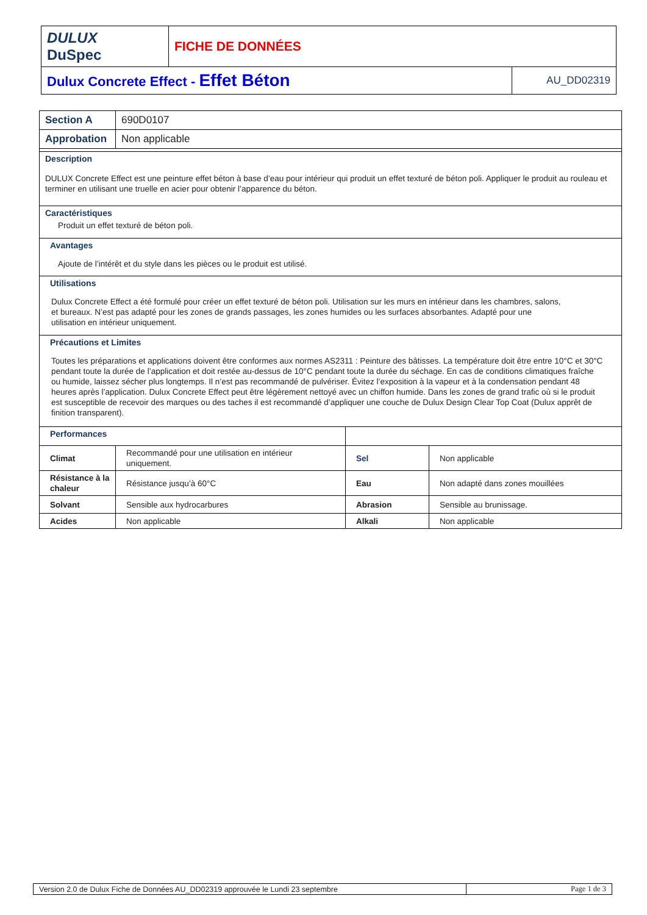| DULUX DuSpec | FICHE DE DONNÉES | |
| Dulux Concrete Effect - Effet Béton | | AU_DD02319 |
| Section A | 690D0107 | | |
| Approbation | Non applicable | | |
| Description DULUX Concrete Effect est une peinture effet béton à base d’eau pour intérieur qui produit un effet texturé de béton poli. Appliquer le produit au rouleau et terminer en utilisant une truelle en acier pour obtenir l’apparence du béton. | | | |
| Caractéristiques Produit un effet texturé de béton poli. | | | |
| Avantages Ajoute de l’intérêt et du style dans les pièces ou le produit est utilisé. | | | |
| Utilisations Dulux Concrete Effect a été formulé pour créer un effet texturé de béton poli. Utilisation sur les murs en intérieur dans les chambres, salons, et bureaux. N’est pas adapté pour les zones de grands passages, les zones humides ou les surfaces absorbantes. Adapté pour une utilisation en intérieur uniquement. | | | |
| Précautions et Limites Toutes les préparations et applications doivent être conformes aux normes AS2311 : Peinture des bâtisses. La température doit être entre 10°C et 30°C pendant toute la durée de l’application et doit restée au-dessus de 10°C pendant toute la durée du séchage. En cas de conditions climatiques fraîche ou humide, laissez sécher plus longtemps. Il n’est pas recommandé de pulvériser. Évitez l’exposition à la vapeur et à la condensation pendant 48 heures après l’application. Dulux Concrete Effect peut être légèrement nettoyé avec un chiffon humide. Dans les zones de grand trafic où si le produit est susceptible de recevoir des marques ou des taches il est recommandé d’appliquer une couche de Dulux Design Clear Top Coat (Dulux apprêt de finition transparent). | | | |
| Performances | | | |
| Climat | Recommandé pour une utilisation en intérieur uniquement. | Sel | Non applicable |
| Résistance à la chaleur | Résistance jusqu’à 60°C | Eau | Non adapté dans zones mouillées |
| Solvant | Sensible aux hydrocarbures | Abrasion | Sensible au brunissage. |
| Acides | Non applicable | Alkali | Non applicable |
| Version 2.0 de Dulux Fiche de Données AU_DD02319 approuvée le Lundi 23 septembre | Page 1 de 3 |